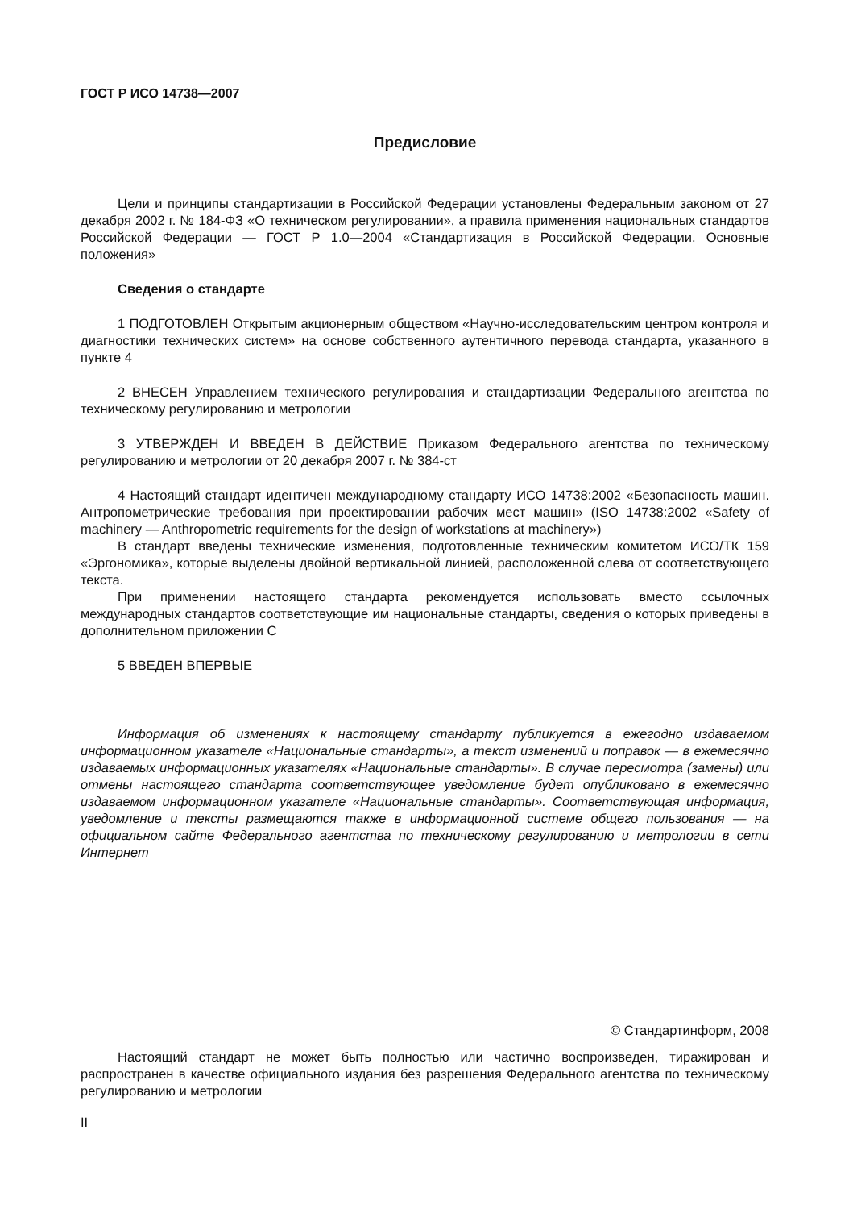ГОСТ Р ИСО 14738—2007
Предисловие
Цели и принципы стандартизации в Российской Федерации установлены Федеральным законом от 27 декабря 2002 г. № 184-ФЗ «О техническом регулировании», а правила применения национальных стандартов Российской Федерации — ГОСТ Р 1.0—2004 «Стандартизация в Российской Федерации. Основные положения»
Сведения о стандарте
1 ПОДГОТОВЛЕН Открытым акционерным обществом «Научно-исследовательским центром контроля и диагностики технических систем» на основе собственного аутентичного перевода стандарта, указанного в пункте 4
2 ВНЕСЕН Управлением технического регулирования и стандартизации Федерального агентства по техническому регулированию и метрологии
3 УТВЕРЖДЕН И ВВЕДЕН В ДЕЙСТВИЕ Приказом Федерального агентства по техническому регулированию и метрологии от 20 декабря 2007 г. № 384-ст
4 Настоящий стандарт идентичен международному стандарту ИСО 14738:2002 «Безопасность машин. Антропометрические требования при проектировании рабочих мест машин» (ISO 14738:2002 «Safety of machinery — Anthropometric requirements for the design of workstations at machinery»)
В стандарт введены технические изменения, подготовленные техническим комитетом ИСО/ТК 159 «Эргономика», которые выделены двойной вертикальной линией, расположенной слева от соответствующего текста.
При применении настоящего стандарта рекомендуется использовать вместо ссылочных международных стандартов соответствующие им национальные стандарты, сведения о которых приведены в дополнительном приложении С
5 ВВЕДЕН ВПЕРВЫЕ
Информация об изменениях к настоящему стандарту публикуется в ежегодно издаваемом информационном указателе «Национальные стандарты», а текст изменений и поправок — в ежемесячно издаваемых информационных указателях «Национальные стандарты». В случае пересмотра (замены) или отмены настоящего стандарта соответствующее уведомление будет опубликовано в ежемесячно издаваемом информационном указателе «Национальные стандарты». Соответствующая информация, уведомление и тексты размещаются также в информационной системе общего пользования — на официальном сайте Федерального агентства по техническому регулированию и метрологии в сети Интернет
© Стандартинформ, 2008
Настоящий стандарт не может быть полностью или частично воспроизведен, тиражирован и распространен в качестве официального издания без разрешения Федерального агентства по техническому регулированию и метрологии
II